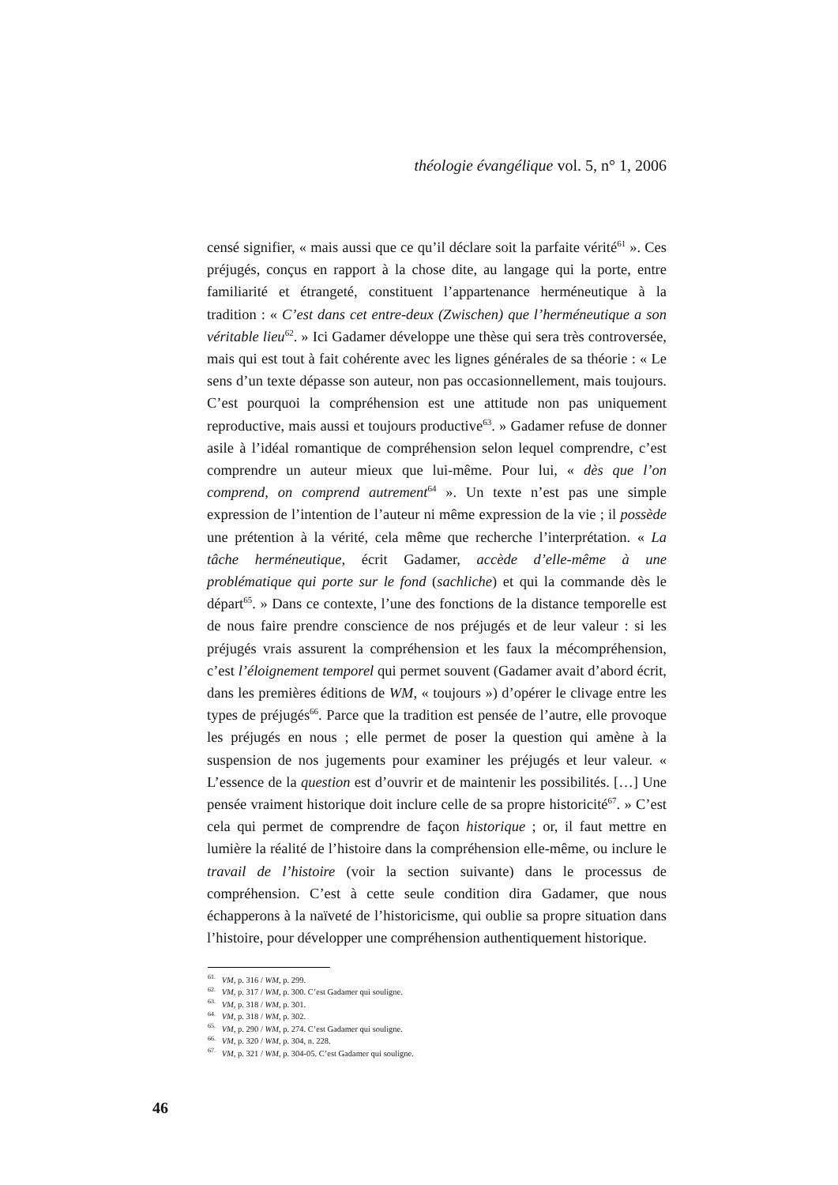théologie évangélique vol. 5, n° 1, 2006
censé signifier, « mais aussi que ce qu’il déclare soit la parfaite vérité<sup>61</sup> ». Ces préjugés, conçus en rapport à la chose dite, au langage qui la porte, entre familiarité et étrangeté, constituent l’appartenance herméneutique à la tradition : « C’est dans cet entre-deux (Zwischen) que l’herméneutique a son véritable lieu<sup>62</sup>. » Ici Gadamer développe une thèse qui sera très controversée, mais qui est tout à fait cohérente avec les lignes générales de sa théorie : « Le sens d’un texte dépasse son auteur, non pas occasionnellement, mais toujours. C’est pourquoi la compréhension est une attitude non pas uniquement reproductive, mais aussi et toujours productive<sup>63</sup>. » Gadamer refuse de donner asile à l’idéal romantique de compréhension selon lequel comprendre, c’est comprendre un auteur mieux que lui-même. Pour lui, « dès que l’on comprend, on comprend autrement<sup>64</sup> ». Un texte n’est pas une simple expression de l’intention de l’auteur ni même expression de la vie ; il possède une prétention à la vérité, cela même que recherche l’interprétation. « La tâche herméneutique, écrit Gadamer, accède d’elle-même à une problématique qui porte sur le fond (sachliche) et qui la commande dès le départ<sup>65</sup>. » Dans ce contexte, l’une des fonctions de la distance temporelle est de nous faire prendre conscience de nos préjugés et de leur valeur : si les préjugés vrais assurent la compréhension et les faux la mécompréhension, c’est l’éloignement temporel qui permet souvent (Gadamer avait d’abord écrit, dans les premières éditions de WM, « toujours ») d’opérer le clivage entre les types de préjugés<sup>66</sup>. Parce que la tradition est pensée de l’autre, elle provoque les préjugés en nous ; elle permet de poser la question qui amène à la suspension de nos jugements pour examiner les préjugés et leur valeur. « L’essence de la question est d’ouvrir et de maintenir les possibilités. […] Une pensée vraiment historique doit inclure celle de sa propre historicité<sup>67</sup>. » C’est cela qui permet de comprendre de façon historique ; or, il faut mettre en lumière la réalité de l’histoire dans la compréhension elle-même, ou inclure le travail de l’histoire (voir la section suivante) dans le processus de compréhension. C’est à cette seule condition dira Gadamer, que nous échapperons à la naïveté de l’historicisme, qui oublie sa propre situation dans l’histoire, pour développer une compréhension authentiquement historique.
<sup>61.</sup> VM, p. 316 / WM, p. 299.
<sup>62.</sup> VM, p. 317 / WM, p. 300. C’est Gadamer qui souligne.
<sup>63.</sup> VM, p. 318 / WM, p. 301.
<sup>64.</sup> VM, p. 318 / WM, p. 302.
<sup>65.</sup> VM, p. 290 / WM, p. 274. C’est Gadamer qui souligne.
<sup>66.</sup> VM, p. 320 / WM, p. 304, n. 228.
<sup>67.</sup> VM, p. 321 / WM, p. 304-05. C’est Gadamer qui souligne.
46